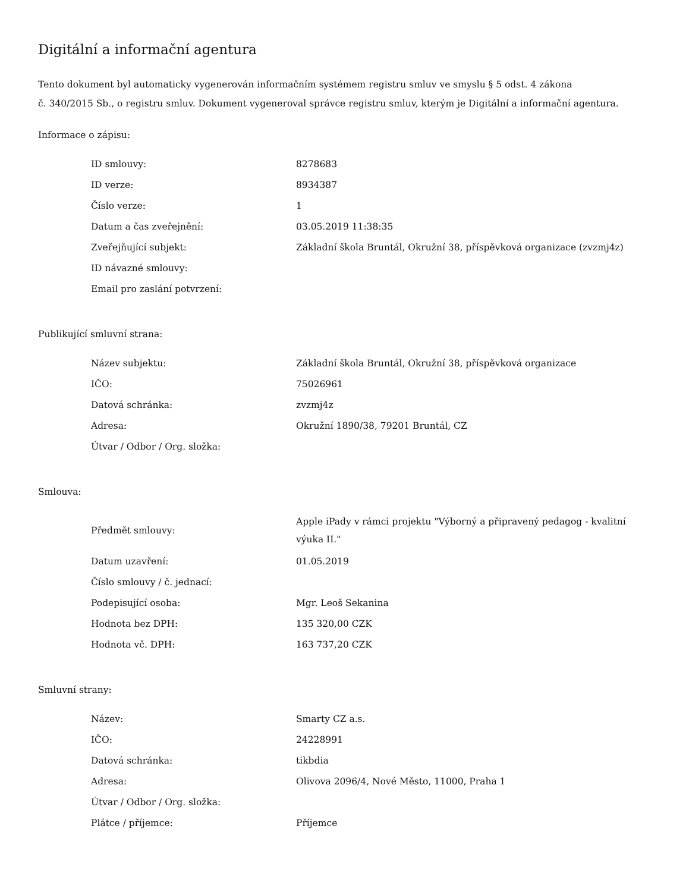Digitální a informační agentura
Tento dokument byl automaticky vygenerován informačním systémem registru smluv ve smyslu § 5 odst. 4 zákona
č. 340/2015 Sb., o registru smluv. Dokument vygeneroval správce registru smluv, kterým je Digitální a informační agentura.
Informace o zápisu:
| ID smlouvy: | 8278683 |
| ID verze: | 8934387 |
| Číslo verze: | 1 |
| Datum a čas zveřejnění: | 03.05.2019 11:38:35 |
| Zveřejňující subjekt: | Základní škola Bruntál, Okružní 38, příspěvková organizace (zvzmj4z) |
| ID návazné smlouvy: | |
| Email pro zaslání potvrzení: | |
Publikující smluvní strana:
| Název subjektu: | Základní škola Bruntál, Okružní 38, příspěvková organizace |
| IČO: | 75026961 |
| Datová schránka: | zvzmj4z |
| Adresa: | Okružní 1890/38, 79201 Bruntál, CZ |
| Útvar / Odbor / Org. složka: | |
Smlouva:
| Předmět smlouvy: | Apple iPady v rámci projektu "Výborný a připravený pedagog - kvalitní výuka II." |
| Datum uzavření: | 01.05.2019 |
| Číslo smlouvy / č. jednací: | |
| Podepisující osoba: | Mgr. Leoš Sekanina |
| Hodnota bez DPH: | 135 320,00 CZK |
| Hodnota vč. DPH: | 163 737,20 CZK |
Smluvní strany:
| Název: | Smarty CZ a.s. |
| IČO: | 24228991 |
| Datová schránka: | tikbdia |
| Adresa: | Olivova 2096/4, Nové Město, 11000, Praha 1 |
| Útvar / Odbor / Org. složka: | |
| Plátce / příjemce: | Příjemce |